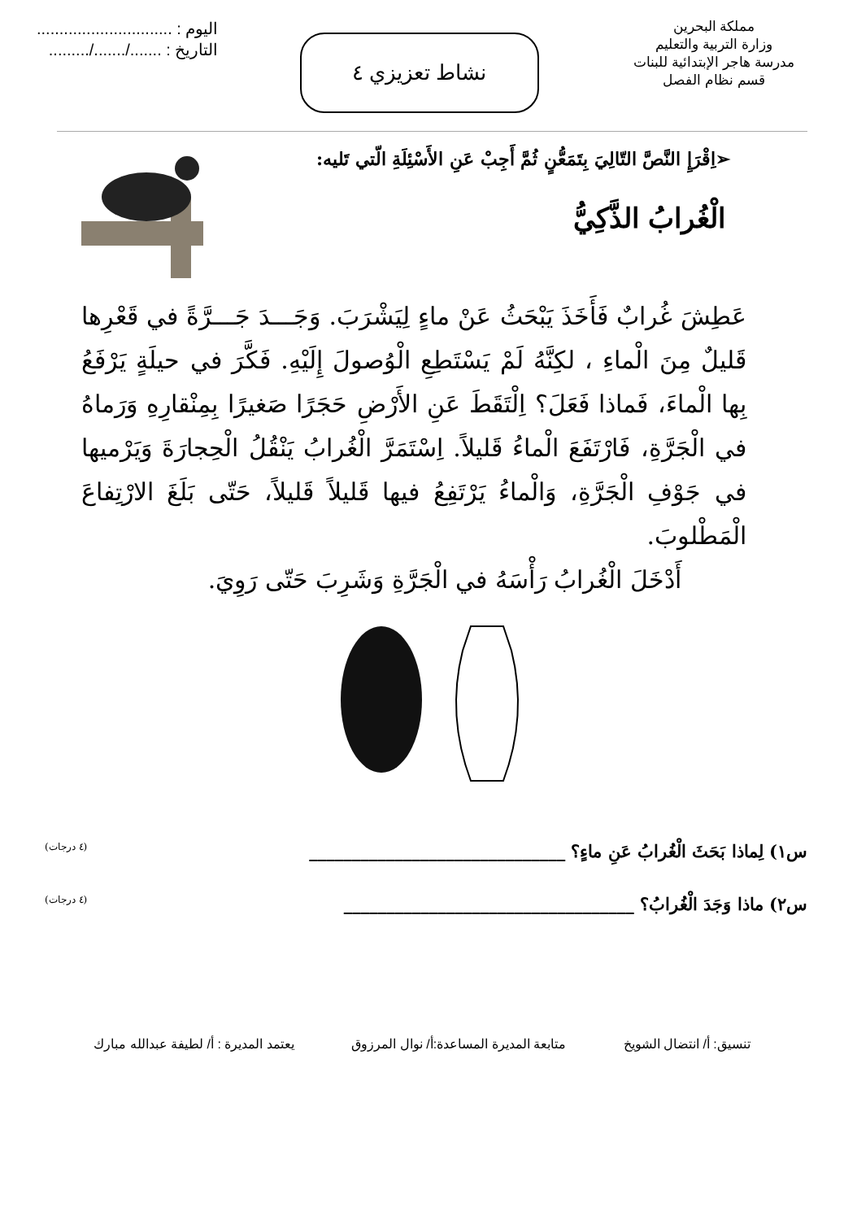مملكة البحرين
وزارة التربية والتعليم
مدرسة هاجر الإبتدائية للبنات
قسم نظام الفصل
نشاط تعزيزي ٤
اليوم : ..............................
التاريخ : ......./......./.........
➢اِقْرَإِ النَّصَّ التّالِيَ بِتَمَعُّنٍ ثُمَّ أَجِبْ عَنِ الأَسْئِلَةِ الّتي تَليه:
الْغُرابُ الذَّكِيُّ
عَطِشَ غُرابٌ فَأَخَذَ يَبْحَثُ عَنْ ماءٍ لِيَشْرَبَ. وَجَـــدَ جَـــرَّةً في قَعْرِها قَليلٌ مِنَ الْماءِ ، لكِنَّهُ لَمْ يَسْتَطِعِ الْوُصولَ إِلَيْهِ. فَكَّرَ في حيلَةٍ يَرْفَعُ بِها الْماءَ، فَماذا فَعَلَ؟ اِلْتَقَطَ عَنِ الأَرْضِ حَجَرًا صَغيرًا بِمِنْقارِهِ وَرَماهُ في الْجَرَّةِ، فَارْتَفَعَ الْماءُ قَليلاً. اِسْتَمَرَّ الْغُرابُ يَنْقُلُ الْحِجارَةَ وَيَرْميها في جَوْفِ الْجَرَّةِ، وَالْماءُ يَرْتَفِعُ فيها قَليلاً قَليلاً، حَتّى بَلَغَ الارْتِفاعَ الْمَطْلوبَ.
أَدْخَلَ الْغُرابُ رَأْسَهُ في الْجَرَّةِ وَشَرِبَ حَتّى رَوِيَ.
س١) لِماذا بَحَثَ الْغُرابُ عَنِ ماءٍ؟ ______________________________ (٤ درجات)
س٢) ماذا وَجَدَ الْغُرابُ؟ __________________________________ (٤ درجات)
تنسيق: أ/ انتضال الشويخ متابعة المديرة المساعدة:أ/ نوال المرزوق يعتمد المديرة : أ/ لطيفة عبدالله مبارك